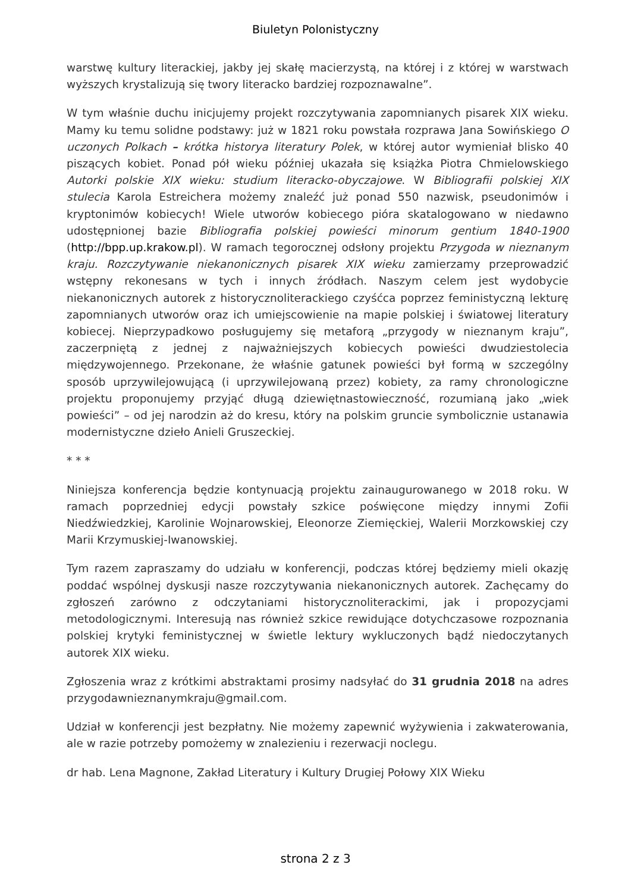Biuletyn Polonistyczny
warstwę kultury literackiej, jakby jej skałę macierzystą, na której i z której w warstwach wyższych krystalizują się twory literacko bardziej rozpoznawalne”.
W tym właśnie duchu inicjujemy projekt rozczytywania zapomnianych pisarek XIX wieku. Mamy ku temu solidne podstawy: już w 1821 roku powstała rozprawa Jana Sowińskiego O uczonych Polkach – krótka historya literatury Polek, w której autor wymieniał blisko 40 piszących kobiet. Ponad pół wieku później ukazała się książka Piotra Chmielowskiego Autorki polskie XIX wieku: studium literacko-obyczajowe. W Bibliografii polskiej XIX stulecia Karola Estreichera możemy znaleźć już ponad 550 nazwisk, pseudonimów i kryptonimów kobiecych! Wiele utworów kobiecego pióra skatalogowano w niedawno udostępnionej bazie Bibliografia polskiej powieści minorum gentium 1840-1900 (http://bpp.up.krakow.pl). W ramach tegorocznej odsłony projektu Przygoda w nieznanym kraju. Rozczytywanie niekanonicznych pisarek XIX wieku zamierzamy przeprowadzić wstępny rekonesans w tych i innych źródłach. Naszym celem jest wydobycie niekanonicznych autorek z historycznoliterackiego czyśćca poprzez feministyczną lekturę zapomnianych utworów oraz ich umiejscowienie na mapie polskiej i światowej literatury kobiecej. Nieprzypadkowo posługujemy się metaforą „przygody w nieznanym kraju”, zaczerpniętą z jednej z najważniejszych kobiecych powieści dwudziestolecia międzywojennego. Przekonane, że właśnie gatunek powieści był formą w szczególny sposób uprzywilejowującą (i uprzywilejowaną przez) kobiety, za ramy chronologiczne projektu proponujemy przyjąć długą dziewiętnastowieczność, rozumianą jako „wiek powieści” – od jej narodzin aż do kresu, który na polskim gruncie symbolicznie ustanawia modernistyczne dzieło Anieli Gruszeckiej.
* * *
Niniejsza konferencja będzie kontynuacją projektu zainaugurowanego w 2018 roku. W ramach poprzedniej edycji powstały szkice poświęcone między innymi Zofii Niedźwiedzkiej, Karolinie Wojnarowskiej, Eleonorze Ziemięckiej, Walerii Morzkowskiej czy Marii Krzymuskiej-Iwanowskiej.
Tym razem zapraszamy do udziału w konferencji, podczas której będziemy mieli okazję poddać wspólnej dyskusji nasze rozczytywania niekanonicznych autorek. Zachęcamy do zgłoszeń zarówno z odczytaniami historycznoliterackimi, jak i propozycjami metodologicznymi. Interesują nas również szkice rewidujące dotychczasowe rozpoznania polskiej krytyki feministycznej w świetle lektury wykluczonych bądź niedoczytanych autorek XIX wieku.
Zgłoszenia wraz z krótkimi abstraktami prosimy nadsyłać do 31 grudnia 2018 na adres przygodawnieznanymkraju@gmail.com.
Udział w konferencji jest bezpłatny. Nie możemy zapewnić wyżywienia i zakwaterowania, ale w razie potrzeby pomożemy w znalezieniu i rezerwacji noclegu.
dr hab. Lena Magnone, Zakład Literatury i Kultury Drugiej Połowy XIX Wieku
strona 2 z 3